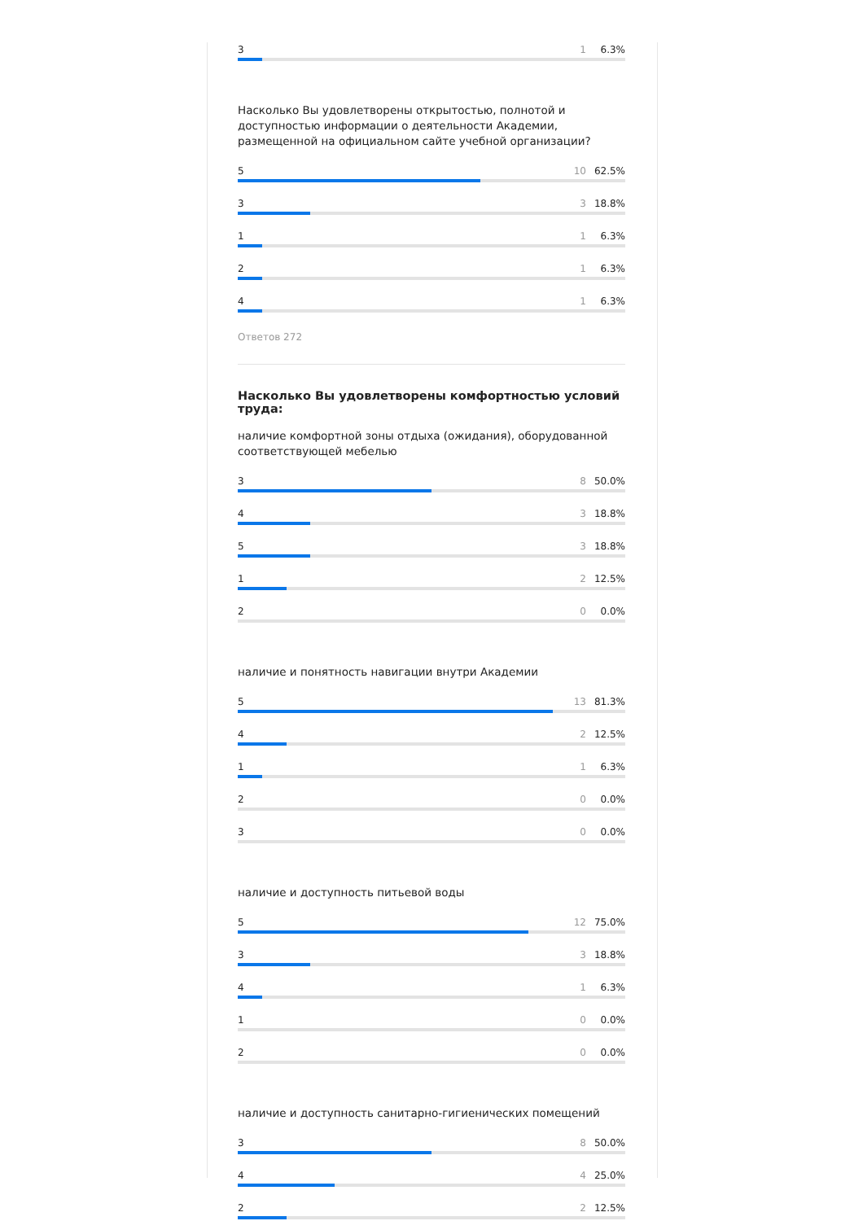3 1 6.3%
Насколько Вы удовлетворены открытостью, полнотой и доступностью информации о деятельности Академии, размещенной на официальном сайте учебной организации?
5 10 62.5%
3 3 18.8%
1 1 6.3%
2 1 6.3%
4 1 6.3%
Ответов 272
Насколько Вы удовлетворены комфортностью условий труда:
наличие комфортной зоны отдыха (ожидания), оборудованной соответствующей мебелью
3 8 50.0%
4 3 18.8%
5 3 18.8%
1 2 12.5%
2 0 0.0%
наличие и понятность навигации внутри Академии
5 13 81.3%
4 2 12.5%
1 1 6.3%
2 0 0.0%
3 0 0.0%
наличие и доступность питьевой воды
5 12 75.0%
3 3 18.8%
4 1 6.3%
1 0 0.0%
2 0 0.0%
наличие и доступность санитарно-гигиенических помещений
3 8 50.0%
4 4 25.0%
2 2 12.5%